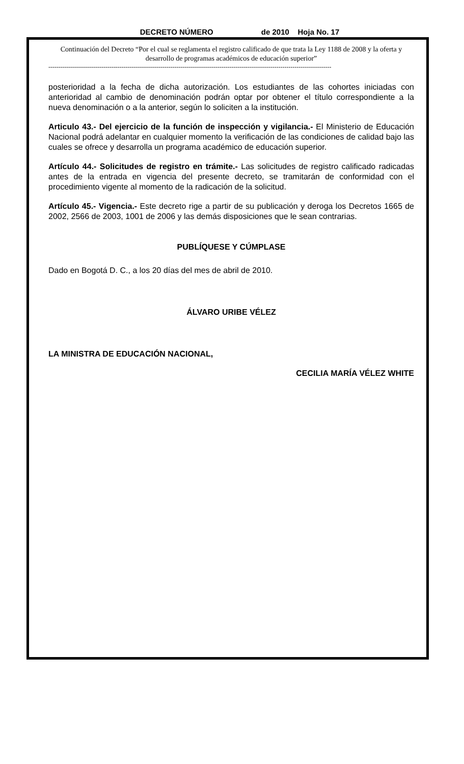DECRETO NÚMERO de 2010 Hoja No. 17
Continuación del Decreto “Por el cual se reglamenta el registro calificado de que trata la Ley 1188 de 2008 y la oferta y desarrollo de programas académicos de educación superior”
-------------------------------------------------------------------------------------------------------------------------------------------
posterioridad a la fecha de dicha autorización. Los estudiantes de las cohortes iniciadas con anterioridad al cambio de denominación podrán optar por obtener el título correspondiente a la nueva denominación o a la anterior, según lo soliciten a la institución.
Articulo 43.- Del ejercicio de la función de inspección y vigilancia.- El Ministerio de Educación Nacional podrá adelantar en cualquier momento la verificación de las condiciones de calidad bajo las cuales se ofrece y desarrolla un programa académico de educación superior.
Artículo 44.- Solicitudes de registro en trámite.- Las solicitudes de registro calificado radicadas antes de la entrada en vigencia del presente decreto, se tramitarán de conformidad con el procedimiento vigente al momento de la radicación de la solicitud.
Artículo 45.- Vigencia.- Este decreto rige a partir de su publicación y deroga los Decretos 1665 de 2002, 2566 de 2003, 1001 de 2006 y las demás disposiciones que le sean contrarias.
PUBLÍQUESE Y CÚMPLASE
Dado en Bogotá D. C., a los 20 días del mes de abril de 2010.
ÁLVARO URIBE VÉLEZ
LA MINISTRA DE EDUCACIÓN NACIONAL,
CECILIA MARÍA VÉLEZ WHITE